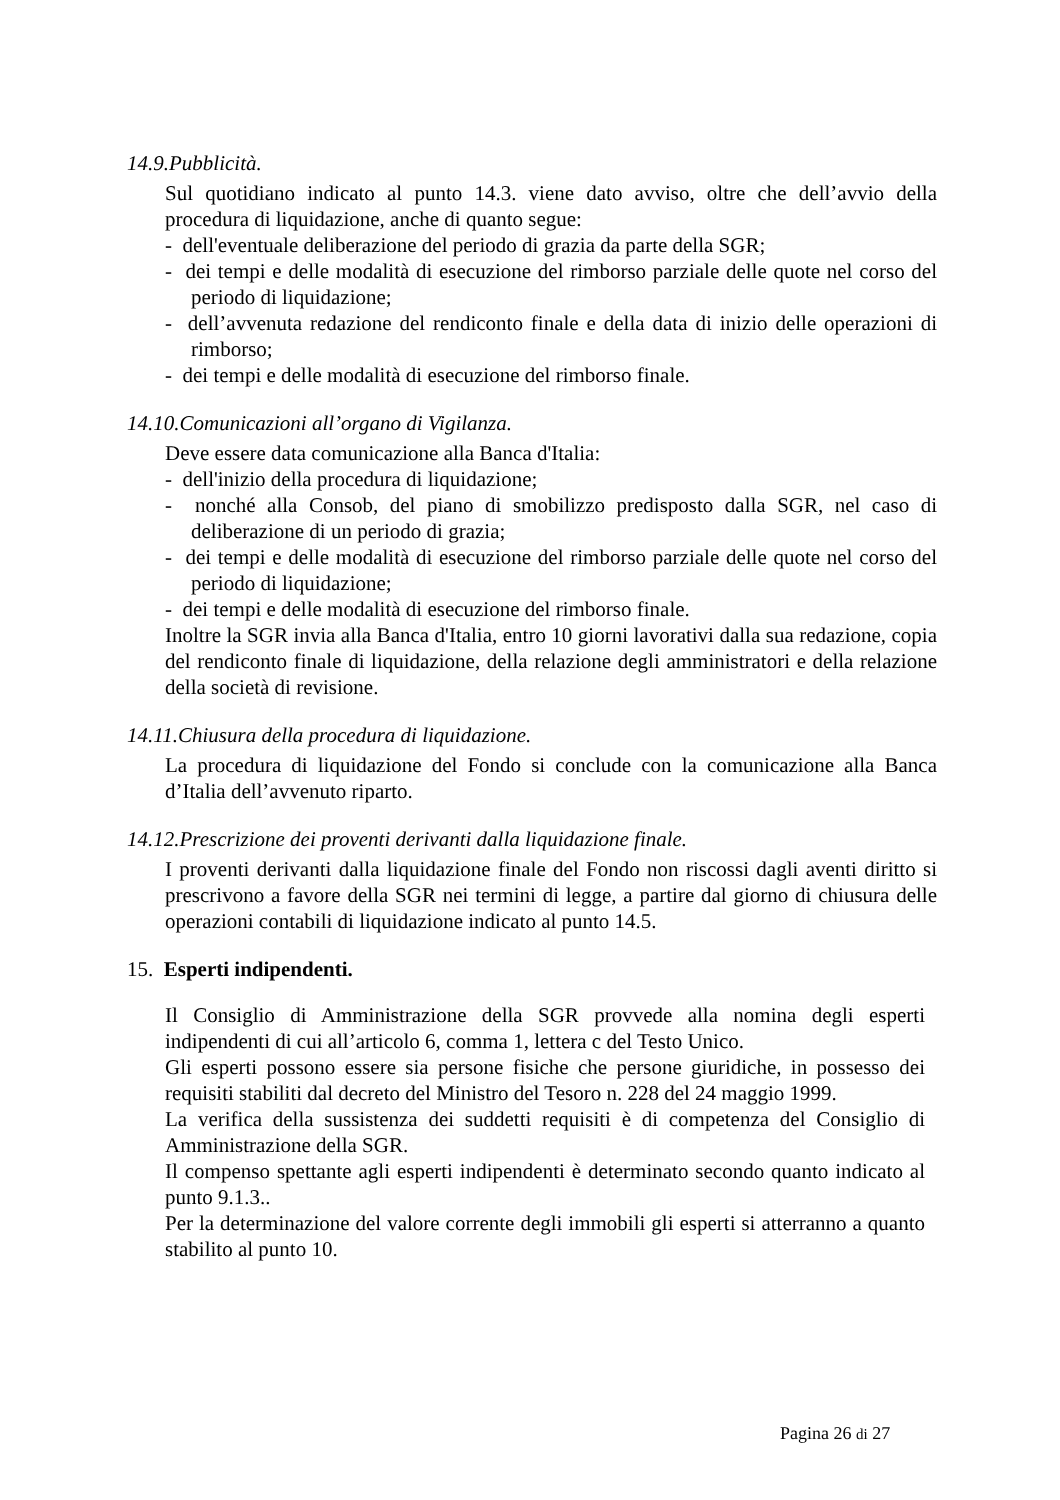14.9.Pubblicità.
Sul quotidiano indicato al punto 14.3. viene dato avviso, oltre che dell’avvio della procedura di liquidazione, anche di quanto segue:
- dell'eventuale deliberazione del periodo di grazia da parte della SGR;
- dei tempi e delle modalità di esecuzione del rimborso parziale delle quote nel corso del periodo di liquidazione;
- dell’avvenuta redazione del rendiconto finale e della data di inizio delle operazioni di rimborso;
- dei tempi e delle modalità di esecuzione del rimborso finale.
14.10.Comunicazioni all’organo di Vigilanza.
Deve essere data comunicazione alla Banca d'Italia:
- dell'inizio della procedura di liquidazione;
- nonché alla Consob, del piano di smobilizzo predisposto dalla SGR, nel caso di deliberazione di un periodo di grazia;
- dei tempi e delle modalità di esecuzione del rimborso parziale delle quote nel corso del periodo di liquidazione;
- dei tempi e delle modalità di esecuzione del rimborso finale.
Inoltre la SGR invia alla Banca d'Italia, entro 10 giorni lavorativi dalla sua redazione, copia del rendiconto finale di liquidazione, della relazione degli amministratori e della relazione della società di revisione.
14.11.Chiusura della procedura di liquidazione.
La procedura di liquidazione del Fondo si conclude con la comunicazione alla Banca d’Italia dell’avvenuto riparto.
14.12.Prescrizione dei proventi derivanti dalla liquidazione finale.
I proventi derivanti dalla liquidazione finale del Fondo non riscossi dagli aventi diritto si prescrivono a favore della SGR nei termini di legge, a partire dal giorno di chiusura delle operazioni contabili di liquidazione indicato al punto 14.5.
15. Esperti indipendenti.
Il Consiglio di Amministrazione della SGR provvede alla nomina degli esperti indipendenti di cui all’articolo 6, comma 1, lettera c del Testo Unico.
Gli esperti possono essere sia persone fisiche che persone giuridiche, in possesso dei requisiti stabiliti dal decreto del Ministro del Tesoro n. 228 del 24 maggio 1999.
La verifica della sussistenza dei suddetti requisiti è di competenza del Consiglio di Amministrazione della SGR.
Il compenso spettante agli esperti indipendenti è determinato secondo quanto indicato al punto 9.1.3..
Per la determinazione del valore corrente degli immobili gli esperti si atterranno a quanto stabilito al punto 10.
Pagina 26 di 27